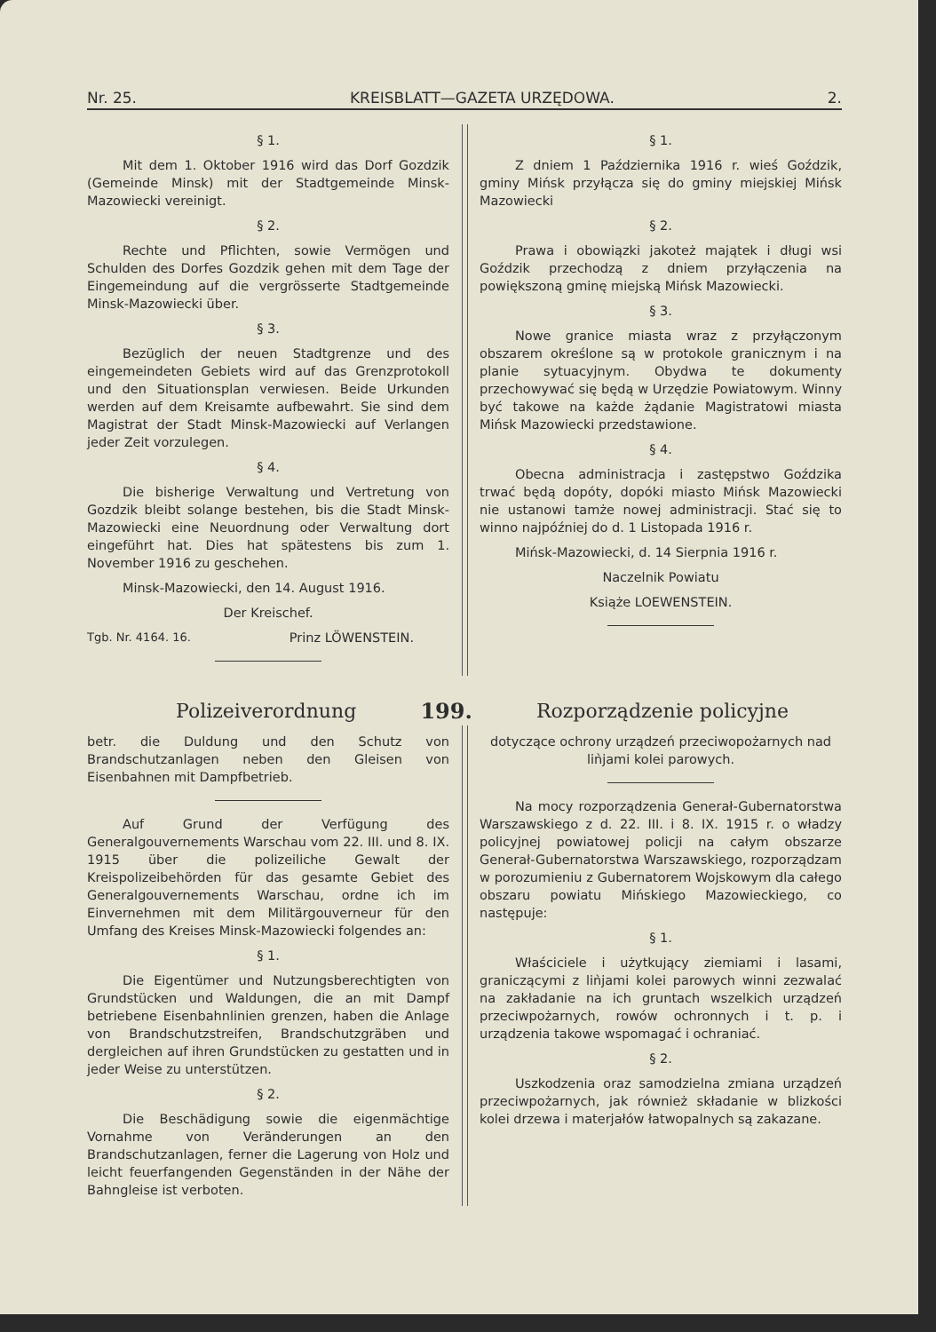Nr. 25. KREISBLATT—GAZETA URZĘDOWA. 2.
§ 1.
Mit dem 1. Oktober 1916 wird das Dorf Gozdzik (Gemeinde Minsk) mit der Stadtgemeinde Minsk-Mazowiecki vereinigt.
§ 2.
Rechte und Pflichten, sowie Vermögen und Schulden des Dorfes Gozdzik gehen mit dem Tage der Eingemeindung auf die vergrösserte Stadtgemeinde Minsk-Mazowiecki über.
§ 3.
Bezüglich der neuen Stadtgrenze und des eingemeindeten Gebiets wird auf das Grenzprotokoll und den Situationsplan verwiesen. Beide Urkunden werden auf dem Kreisamte aufbewahrt. Sie sind dem Magistrat der Stadt Minsk-Mazowiecki auf Verlangen jeder Zeit vorzulegen.
§ 4.
Die bisherige Verwaltung und Vertretung von Gozdzik bleibt solange bestehen, bis die Stadt Minsk-Mazowiecki eine Neuordnung oder Verwaltung dort eingeführt hat. Dies hat spätestens bis zum 1. November 1916 zu geschehen.
Minsk-Mazowiecki, den 14. August 1916.
Der Kreischef.
Tgb. Nr. 4164. 16. Prinz LÖWENSTEIN.
§ 1.
Z dniem 1 Października 1916 r. wieś Goździk, gminy Mińsk przyłącza się do gminy miejskiej Mińsk Mazowiecki
§ 2.
Prawa i obowiązki jakoteż majątek i długi wsi Goździk przechodzą z dniem przyłączenia na powiększoną gminę miejską Mińsk Mazowiecki.
§ 3.
Nowe granice miasta wraz z przyłączonym obszarem określone są w protokole granicznym i na planie sytuacyjnym. Obydwa te dokumenty przechowywać się będą w Urzędzie Powiatowym. Winny być takowe na każde żądanie Magistratowi miasta Mińsk Mazowiecki przedstawione.
§ 4.
Obecna administracja i zastępstwo Goździka trwać będą dopóty, dopóki miasto Mińsk Mazowiecki nie ustanowi tamże nowej administracji. Stać się to winno najpóźniej do d. 1 Listopada 1916 r.
Mińsk-Mazowiecki, d. 14 Sierpnia 1916 r.
Naczelnik Powiatu
Książe LOEWENSTEIN.
Polizeiverordnung 199. Rozporządzenie policyjne
betr. die Duldung und den Schutz von Brandschutzanlagen neben den Gleisen von Eisenbahnen mit Dampfbetrieb.
Auf Grund der Verfügung des Generalgouvernements Warschau vom 22. III. und 8. IX. 1915 über die polizeiliche Gewalt der Kreispolizeibehörden für das gesamte Gebiet des Generalgouvernements Warschau, ordne ich im Einvernehmen mit dem Militärgouverneur für den Umfang des Kreises Minsk-Mazowiecki folgendes an:
§ 1.
Die Eigentümer und Nutzungsberechtigten von Grundstücken und Waldungen, die an mit Dampf betriebene Eisenbahnlinien grenzen, haben die Anlage von Brandschutzstreifen, Brandschutzgräben und dergleichen auf ihren Grundstücken zu gestatten und in jeder Weise zu unterstützen.
§ 2.
Die Beschädigung sowie die eigenmächtige Vornahme von Veränderungen an den Brandschutzanlagen, ferner die Lagerung von Holz und leicht feuerfangenden Gegenständen in der Nähe der Bahngleise ist verboten.
dotyczące ochrony urządzeń przeciwopożarnych nad liǹjami kolei parowych.
Na mocy rozporządzenia Generał-Gubernatorstwa Warszawskiego z d. 22. III. i 8. IX. 1915 r. o władzy policyjnej powiatowej policji na całym obszarze Generał-Gubernatorstwa Warszawskiego, rozporządzam w porozumieniu z Gubernatorem Wojskowym dla całego obszaru powiatu Mińskiego Mazowieckiego, co następuje:
§ 1.
Właściciele i użytkujący ziemiami i lasami, graniczącymi z liǹjami kolei parowych winni zezwalać na zakładanie na ich gruntach wszelkich urządzeń przeciwpożarnych, rowów ochronnych i t. p. i urządzenia takowe wspomagać i ochraniać.
§ 2.
Uszkodzenia oraz samodzielna zmiana urządzeń przeciwpożarnych, jak również składanie w blizkości kolei drzewa i materjałów łatwopalnych są zakazane.